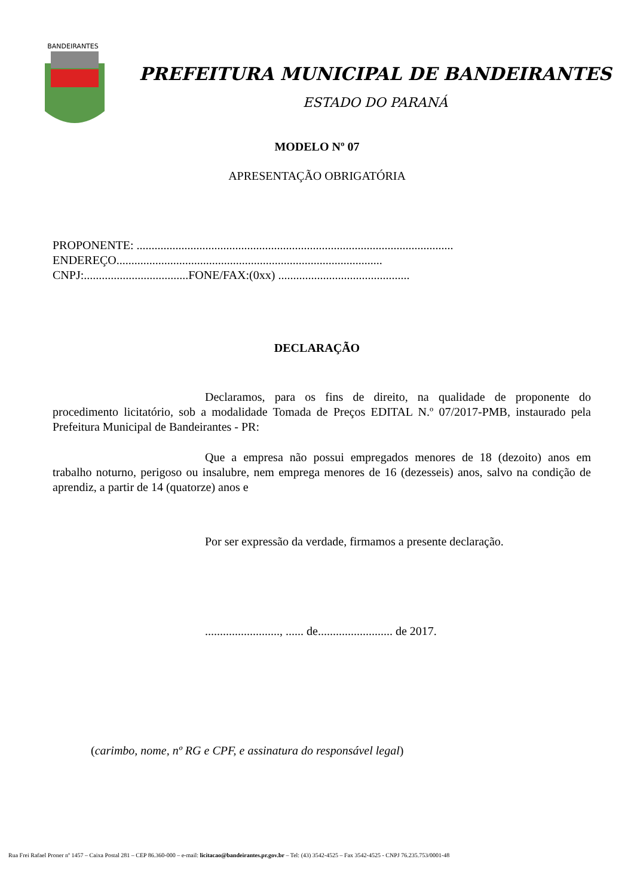BANDEIRANTES
PREFEITURA MUNICIPAL DE BANDEIRANTES
ESTADO DO PARANÁ
MODELO Nº 07
APRESENTAÇÃO OBRIGATÓRIA
PROPONENTE: ..........................................................................................................
ENDEREÇO.........................................................................................
CNPJ:...................................FONE/FAX:(0xx) ............................................
DECLARAÇÃO
Declaramos, para os fins de direito, na qualidade de proponente do procedimento licitatório, sob a modalidade Tomada de Preços EDITAL N.º 07/2017-PMB, instaurado pela Prefeitura Municipal de Bandeirantes - PR:
Que a empresa não possui empregados menores de 18 (dezoito) anos em trabalho noturno, perigoso ou insalubre, nem emprega menores de 16 (dezesseis) anos, salvo na condição de aprendiz, a partir de 14 (quatorze) anos e
Por ser expressão da verdade, firmamos a presente declaração.
........................., ...... de......................... de 2017.
(carimbo, nome, nº RG e CPF, e assinatura do responsável legal)
Rua Frei Rafael Proner nº 1457 – Caixa Postal 281 – CEP 86.360-000 – e-mail: licitacao@bandeirantes.pr.gov.br – Tel: (43) 3542-4525 – Fax 3542-4525 - CNPJ 76.235.753/0001-48